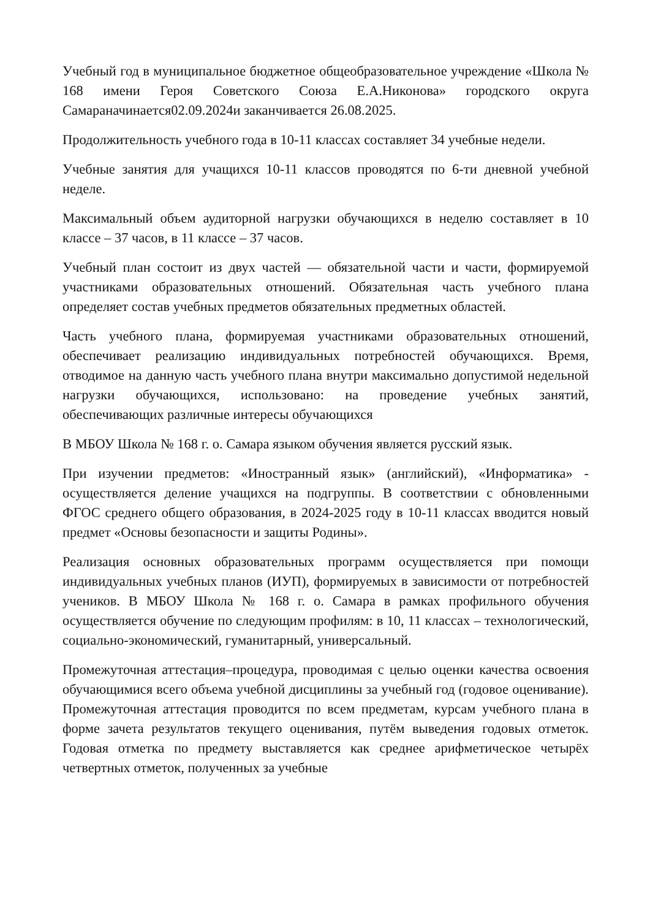Учебный год в муниципальное бюджетное общеобразовательное учреждение «Школа № 168 имени Героя Советского Союза Е.А.Никонова» городского округа Самараначинается02.09.2024и заканчивается 26.08.2025.
Продолжительность учебного года в 10-11 классах составляет 34 учебные недели.
Учебные занятия для учащихся 10-11 классов проводятся по 6-ти дневной учебной неделе.
Максимальный объем аудиторной нагрузки обучающихся в неделю составляет в 10 классе – 37 часов, в 11 классе – 37 часов.
Учебный план состоит из двух частей — обязательной части и части, формируемой участниками образовательных отношений. Обязательная часть учебного плана определяет состав учебных предметов обязательных предметных областей.
Часть учебного плана, формируемая участниками образовательных отношений, обеспечивает реализацию индивидуальных потребностей обучающихся. Время, отводимое на данную часть учебного плана внутри максимально допустимой недельной нагрузки обучающихся, использовано: на проведение учебных занятий, обеспечивающих различные интересы обучающихся
В МБОУ Школа № 168 г. о. Самара языком обучения является русский язык.
При изучении предметов: «Иностранный язык» (английский), «Информатика» - осуществляется деление учащихся на подгруппы. В соответствии с обновленными ФГОС среднего общего образования, в 2024-2025 году в 10-11 классах вводится новый предмет «Основы безопасности и защиты Родины».
Реализация основных образовательных программ осуществляется при помощи индивидуальных учебных планов (ИУП), формируемых в зависимости от потребностей учеников. В МБОУ Школа № 168 г. о. Самара в рамках профильного обучения осуществляется обучение по следующим профилям: в 10, 11 классах – технологический, социально-экономический, гуманитарный, универсальный.
Промежуточная аттестация–процедура, проводимая с целью оценки качества освоения обучающимися всего объема учебной дисциплины за учебный год (годовое оценивание). Промежуточная аттестация проводится по всем предметам, курсам учебного плана в форме зачета результатов текущего оценивания, путём выведения годовых отметок. Годовая отметка по предмету выставляется как среднее арифметическое четырёх четвертных отметок, полученных за учебные